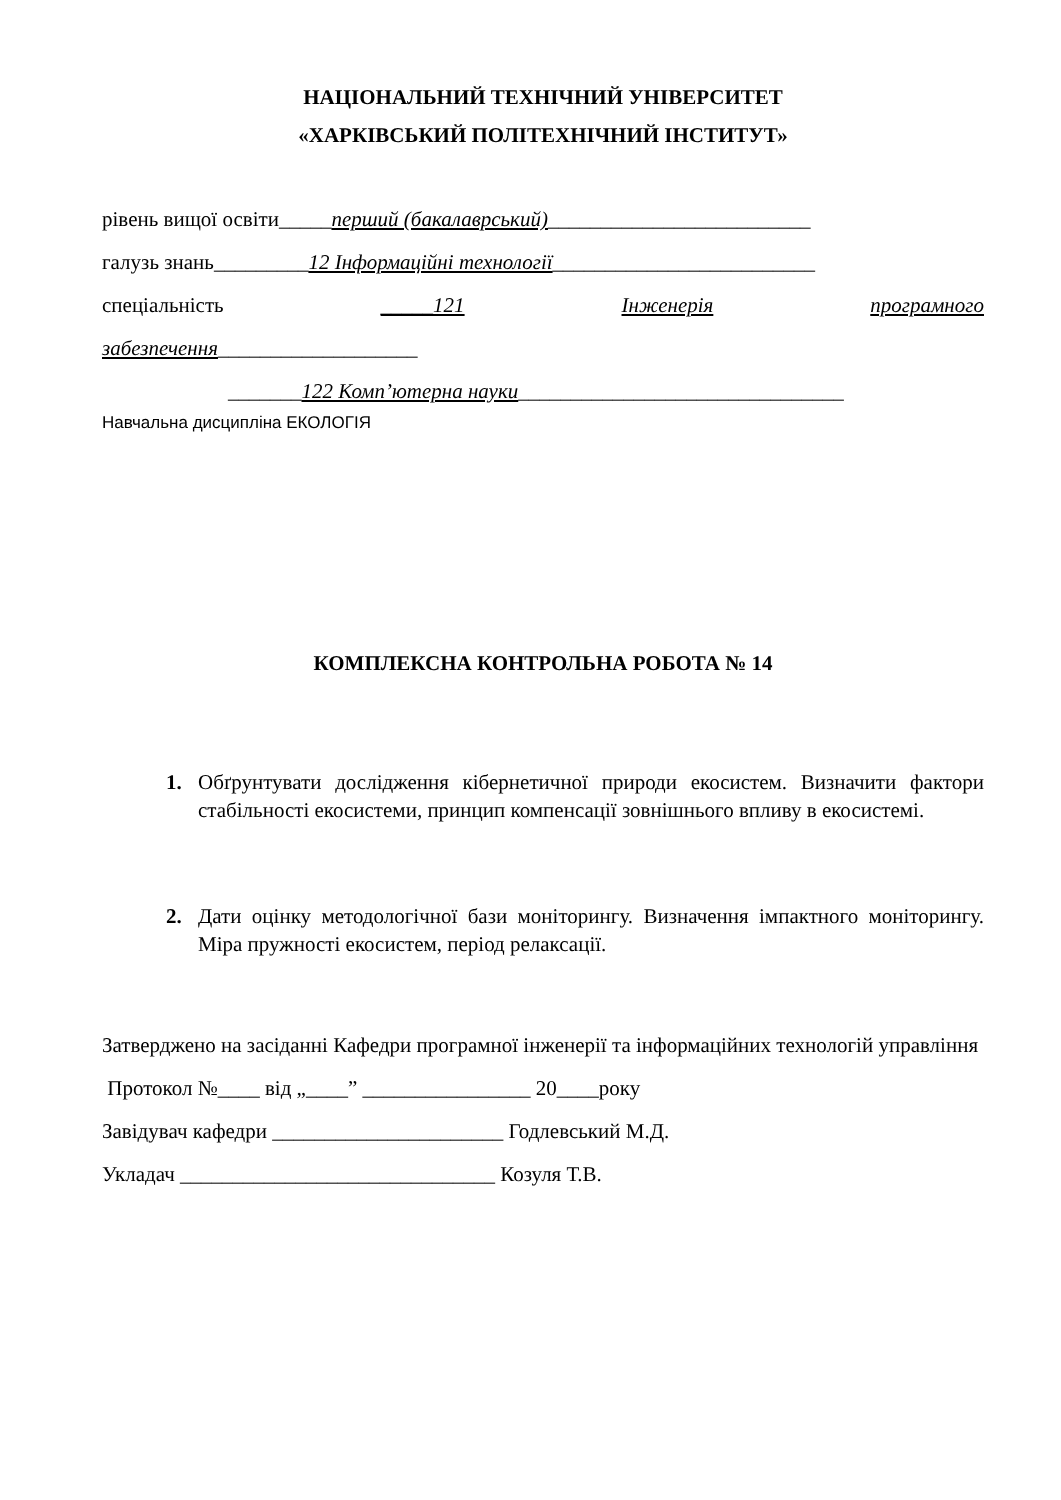НАЦІОНАЛЬНИЙ ТЕХНІЧНИЙ УНІВЕРСИТЕТ
«ХАРКІВСЬКИЙ ПОЛІТЕХНІЧНИЙ ІНСТИТУТ»
рівень вищої освіти_____перший (бакалаврський)_________________________
галузь знань_________12 Інформаційні технології_________________________
спеціальність _____121 Інженерія програмного
забезпечення___________________
_______122 Комп’ютерна науки_______________________________
Навчальна дисципліна ЕКОЛОГІЯ
КОМПЛЕКСНА КОНТРОЛЬНА РОБОТА № 14
1. Обґрунтувати дослідження кібернетичної природи екосистем. Визначити фактори стабільності екосистеми, принцип компенсації зовнішнього впливу в екосистемі.
2. Дати оцінку методологічної бази моніторингу. Визначення імпактного моніторингу. Міра пружності екосистем, період релаксації.
Затверджено на засіданні Кафедри програмної інженерії та інформаційних технологій управління
Протокол №____ від „____” ________________ 20____року
Завідувач кафедри ______________________ Годлевський М.Д.
Укладач ______________________________ Козуля Т.В.